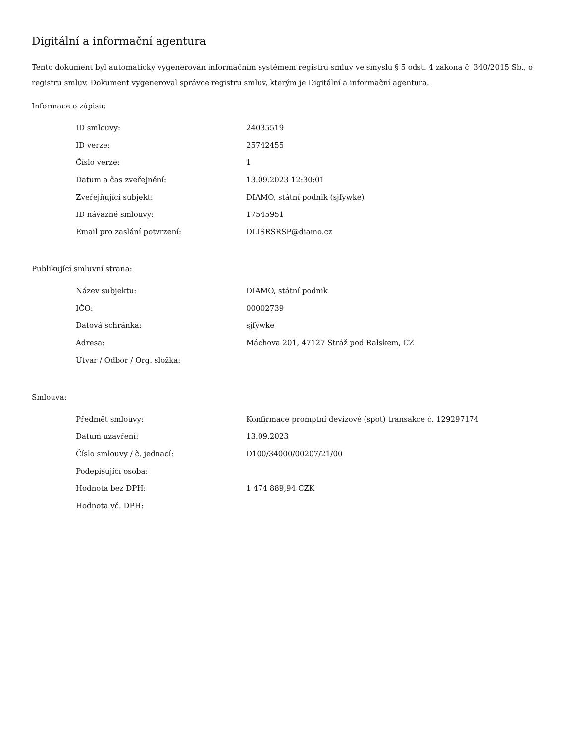Digitální a informační agentura
Tento dokument byl automaticky vygenerován informačním systémem registru smluv ve smyslu § 5 odst. 4 zákona č. 340/2015 Sb., o registru smluv. Dokument vygeneroval správce registru smluv, kterým je Digitální a informační agentura.
Informace o zápisu:
| ID smlouvy: | 24035519 |
| ID verze: | 25742455 |
| Číslo verze: | 1 |
| Datum a čas zveřejnění: | 13.09.2023 12:30:01 |
| Zveřejňující subjekt: | DIAMO, státní podnik (sjfywke) |
| ID návazné smlouvy: | 17545951 |
| Email pro zaslání potvrzení: | DLISRSRSP@diamo.cz |
Publikující smluvní strana:
| Název subjektu: | DIAMO, státní podnik |
| IČO: | 00002739 |
| Datová schránka: | sjfywke |
| Adresa: | Máchova 201, 47127 Stráž pod Ralskem, CZ |
| Útvar / Odbor / Org. složka: | |
Smlouva:
| Předmět smlouvy: | Konfirmace promptní devizové (spot) transakce č. 129297174 |
| Datum uzavření: | 13.09.2023 |
| Číslo smlouvy / č. jednací: | D100/34000/00207/21/00 |
| Podepisující osoba: | |
| Hodnota bez DPH: | 1 474 889,94 CZK |
| Hodnota vč. DPH: | |